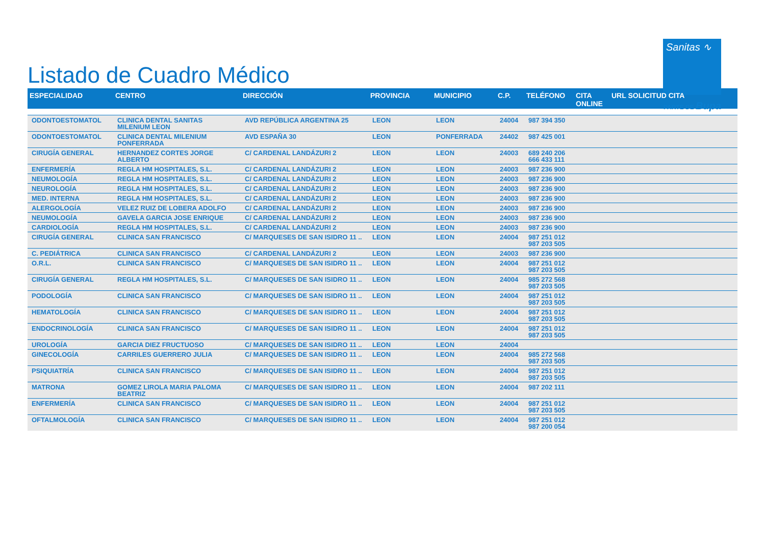Listado de Cuadro Médico
Sanitas ∿
PARTE DE Bupa
| ESPECIALIDAD | CENTRO | DIRECCIÓN | PROVINCIA | MUNICIPIO | C.P. | TELÉFONO | CITA ONLINE | URL SOLICITUD CITA |
| --- | --- | --- | --- | --- | --- | --- | --- | --- |
| ODONTOESTOMATOL | CLINICA DENTAL SANITAS MILENIUM LEON | AVD REPÚBLICA ARGENTINA 25 | LEON | LEON | 24004 | 987 394 350 | | |
| ODONTOESTOMATOL | CLINICA DENTAL MILENIUM PONFERRADA | AVD ESPAÑA 30 | LEON | PONFERRADA | 24402 | 987 425 001 | | |
| CIRUGÍA GENERAL | HERNANDEZ CORTES JORGE ALBERTO | C/ CARDENAL LANDÁZURI 2 | LEON | LEON | 24003 | 689 240 206 666 433 111 | | |
| ENFERMERÍA | REGLA HM HOSPITALES, S.L. | C/ CARDENAL LANDÁZURI 2 | LEON | LEON | 24003 | 987 236 900 | | |
| NEUMOLOGÍA | REGLA HM HOSPITALES, S.L. | C/ CARDENAL LANDÁZURI 2 | LEON | LEON | 24003 | 987 236 900 | | |
| NEUROLOGÍA | REGLA HM HOSPITALES, S.L. | C/ CARDENAL LANDÁZURI 2 | LEON | LEON | 24003 | 987 236 900 | | |
| MED. INTERNA | REGLA HM HOSPITALES, S.L. | C/ CARDENAL LANDÁZURI 2 | LEON | LEON | 24003 | 987 236 900 | | |
| ALERGOLOGÍA | VELEZ RUIZ DE LOBERA ADOLFO | C/ CARDENAL LANDÁZURI 2 | LEON | LEON | 24003 | 987 236 900 | | |
| NEUMOLOGÍA | GAVELA GARCIA JOSE ENRIQUE | C/ CARDENAL LANDÁZURI 2 | LEON | LEON | 24003 | 987 236 900 | | |
| CARDIOLOGÍA | REGLA HM HOSPITALES, S.L. | C/ CARDENAL LANDÁZURI 2 | LEON | LEON | 24003 | 987 236 900 | | |
| CIRUGÍA GENERAL | CLINICA SAN FRANCISCO | C/ MARQUESES DE SAN ISIDRO 11 .. | LEON | LEON | 24004 | 987 251 012 987 203 505 | | |
| C. PEDIÁTRICA | CLINICA SAN FRANCISCO | C/ CARDENAL LANDÁZURI 2 | LEON | LEON | 24003 | 987 236 900 | | |
| O.R.L. | CLINICA SAN FRANCISCO | C/ MARQUESES DE SAN ISIDRO 11 .. | LEON | LEON | 24004 | 987 251 012 987 203 505 | | |
| CIRUGÍA GENERAL | REGLA HM HOSPITALES, S.L. | C/ MARQUESES DE SAN ISIDRO 11 .. | LEON | LEON | 24004 | 985 272 568 987 203 505 | | |
| PODOLOGÍA | CLINICA SAN FRANCISCO | C/ MARQUESES DE SAN ISIDRO 11 .. | LEON | LEON | 24004 | 987 251 012 987 203 505 | | |
| HEMATOLOGÍA | CLINICA SAN FRANCISCO | C/ MARQUESES DE SAN ISIDRO 11 .. | LEON | LEON | 24004 | 987 251 012 987 203 505 | | |
| ENDOCRINOLOGÍA | CLINICA SAN FRANCISCO | C/ MARQUESES DE SAN ISIDRO 11 .. | LEON | LEON | 24004 | 987 251 012 987 203 505 | | |
| UROLOGÍA | GARCIA DIEZ FRUCTUOSO | C/ MARQUESES DE SAN ISIDRO 11 .. | LEON | LEON | 24004 | | | |
| GINECOLOGÍA | CARRILES GUERRERO JULIA | C/ MARQUESES DE SAN ISIDRO 11 .. | LEON | LEON | 24004 | 985 272 568 987 203 505 | | |
| PSIQUIATRÍA | CLINICA SAN FRANCISCO | C/ MARQUESES DE SAN ISIDRO 11 .. | LEON | LEON | 24004 | 987 251 012 987 203 505 | | |
| MATRONA | GOMEZ LIROLA MARIA PALOMA BEATRIZ | C/ MARQUESES DE SAN ISIDRO 11 .. | LEON | LEON | 24004 | 987 202 111 | | |
| ENFERMERÍA | CLINICA SAN FRANCISCO | C/ MARQUESES DE SAN ISIDRO 11 .. | LEON | LEON | 24004 | 987 251 012 987 203 505 | | |
| OFTALMOLOGÍA | CLINICA SAN FRANCISCO | C/ MARQUESES DE SAN ISIDRO 11 .. | LEON | LEON | 24004 | 987 251 012 987 200 054 | | |